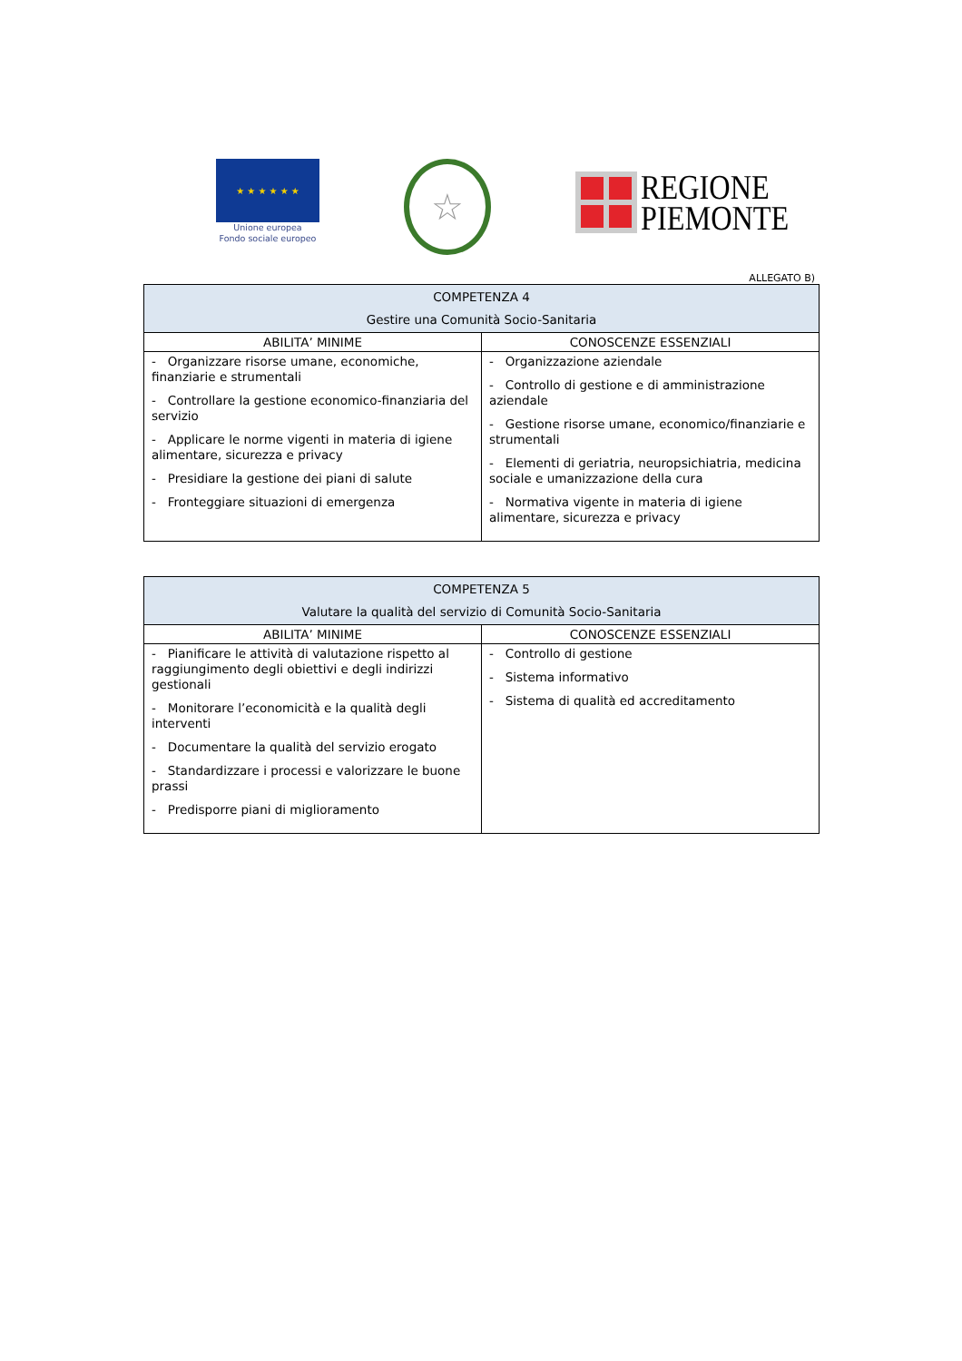★ ★ ★ ★ ★ ★
Unione europea
Fondo sociale europeo
☆
REGIONE
PIEMONTE
ALLEGATO B)
| COMPETENZA 4 Gestire una Comunità Socio-Sanitaria | |
| --- | --- |
| ABILITA’ MINIME | CONOSCENZE ESSENZIALI |
| - Organizzare risorse umane, economiche, finanziarie e strumentali - Controllare la gestione economico-finanziaria del servizio - Applicare le norme vigenti in materia di igiene alimentare, sicurezza e privacy - Presidiare la gestione dei piani di salute - Fronteggiare situazioni di emergenza | - Organizzazione aziendale - Controllo di gestione e di amministrazione aziendale - Gestione risorse umane, economico/finanziarie e strumentali - Elementi di geriatria, neuropsichiatria, medicina sociale e umanizzazione della cura - Normativa vigente in materia di igiene alimentare, sicurezza e privacy |
| COMPETENZA 5 Valutare la qualità del servizio di Comunità Socio-Sanitaria | |
| --- | --- |
| ABILITA’ MINIME | CONOSCENZE ESSENZIALI |
| - Pianificare le attività di valutazione rispetto al raggiungimento degli obiettivi e degli indirizzi gestionali - Monitorare l’economicità e la qualità degli interventi - Documentare la qualità del servizio erogato - Standardizzare i processi e valorizzare le buone prassi - Predisporre piani di miglioramento | - Controllo di gestione - Sistema informativo - Sistema di qualità ed accreditamento |